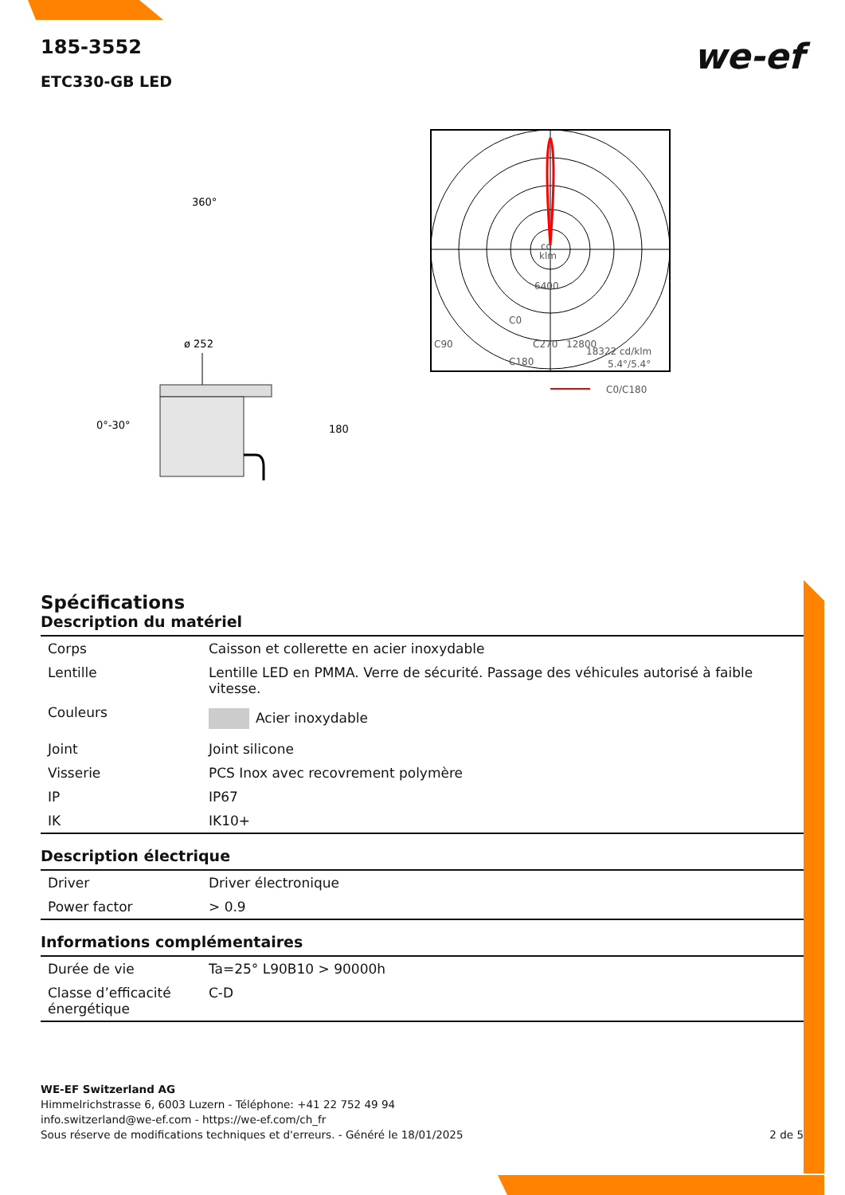we-ef
185-3552
ETC330-GB LED
360°
ø 252
0°-30°
180
cd
klm
6400
C0
C90
C270
12800
18322 cd/klm
5.4°/5.4°
C180
C0/C180
Spécifications
Description du matériel
| Corps | Caisson et collerette en acier inoxydable |
| Lentille | Lentille LED en PMMA. Verre de sécurité. Passage des véhicules autorisé à faible vitesse. |
| Couleurs | Acier inoxydable |
| Joint | Joint silicone |
| Visserie | PCS Inox avec recovrement polymère |
| IP | IP67 |
| IK | IK10+ |
Description électrique
| Driver | Driver électronique |
| Power factor | > 0.9 |
Informations complémentaires
| Durée de vie | Ta=25° L90B10 > 90000h |
| Classe d’efficacité énergétique | C-D |
WE-EF Switzerland AG
Himmelrichstrasse 6, 6003 Luzern - Téléphone: +41 22 752 49 94
info.switzerland@we-ef.com - https://we-ef.com/ch_fr
Sous réserve de modifications techniques et d'erreurs. - Généré le 18/01/2025 2 de 5